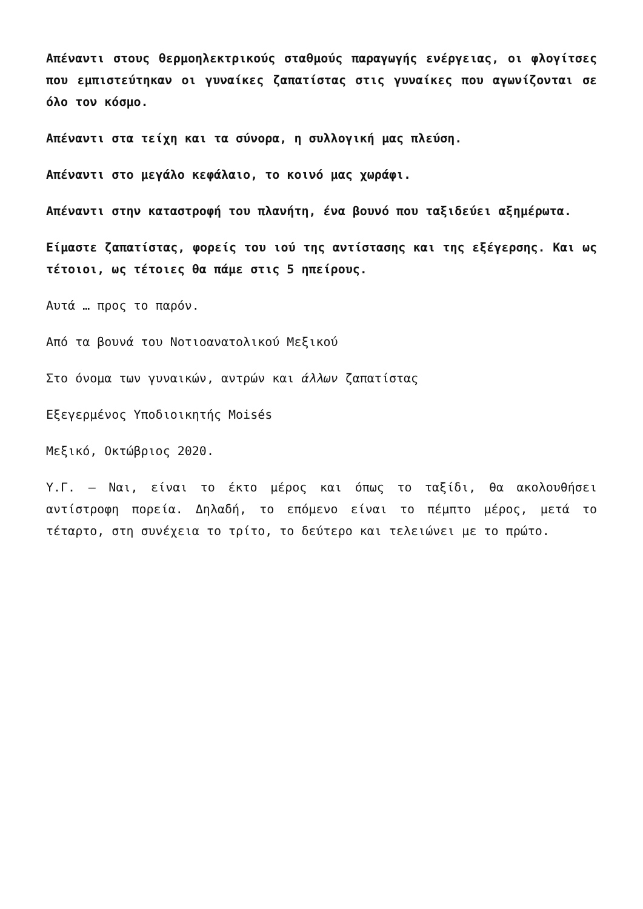Απέναντι στους θερμοηλεκτρικούς σταθμούς παραγωγής ενέργειας, οι φλογίτσες που εμπιστεύτηκαν οι γυναίκες ζαπατίστας στις γυναίκες που αγωνίζονται σε όλο τον κόσμο.
Απέναντι στα τείχη και τα σύνορα, η συλλογική μας πλεύση.
Απέναντι στο μεγάλο κεφάλαιο, το κοινό μας χωράφι.
Απέναντι στην καταστροφή του πλανήτη, ένα βουνό που ταξιδεύει αξημέρωτα.
Είμαστε ζαπατίστας, φορείς του ιού της αντίστασης και της εξέγερσης. Και ως τέτοιοι, ως τέτοιες θα πάμε στις 5 ηπείρους.
Αυτά … προς το παρόν.
Από τα βουνά του Νοτιοανατολικού Μεξικού
Στο όνομα των γυναικών, αντρών και άλλων ζαπατίστας
Εξεγερμένος Υποδιοικητής Moisés
Μεξικό, Οκτώβριος 2020.
Υ.Γ. – Ναι, είναι το έκτο μέρος και όπως το ταξίδι, θα ακολουθήσει αντίστροφη πορεία. Δηλαδή, το επόμενο είναι το πέμπτο μέρος, μετά το τέταρτο, στη συνέχεια το τρίτο, το δεύτερο και τελειώνει με το πρώτο.